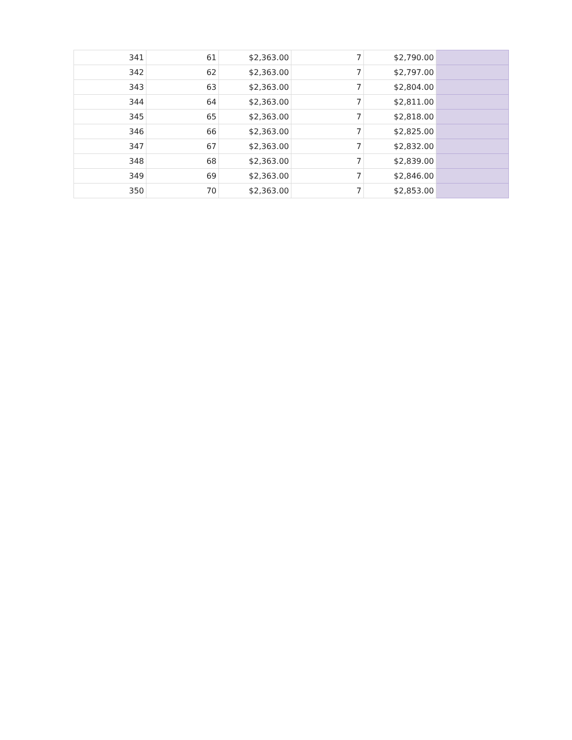| 341 | 61 | $2,363.00 | 7 | $2,790.00 | |
| 342 | 62 | $2,363.00 | 7 | $2,797.00 | |
| 343 | 63 | $2,363.00 | 7 | $2,804.00 | |
| 344 | 64 | $2,363.00 | 7 | $2,811.00 | |
| 345 | 65 | $2,363.00 | 7 | $2,818.00 | |
| 346 | 66 | $2,363.00 | 7 | $2,825.00 | |
| 347 | 67 | $2,363.00 | 7 | $2,832.00 | |
| 348 | 68 | $2,363.00 | 7 | $2,839.00 | |
| 349 | 69 | $2,363.00 | 7 | $2,846.00 | |
| 350 | 70 | $2,363.00 | 7 | $2,853.00 | |